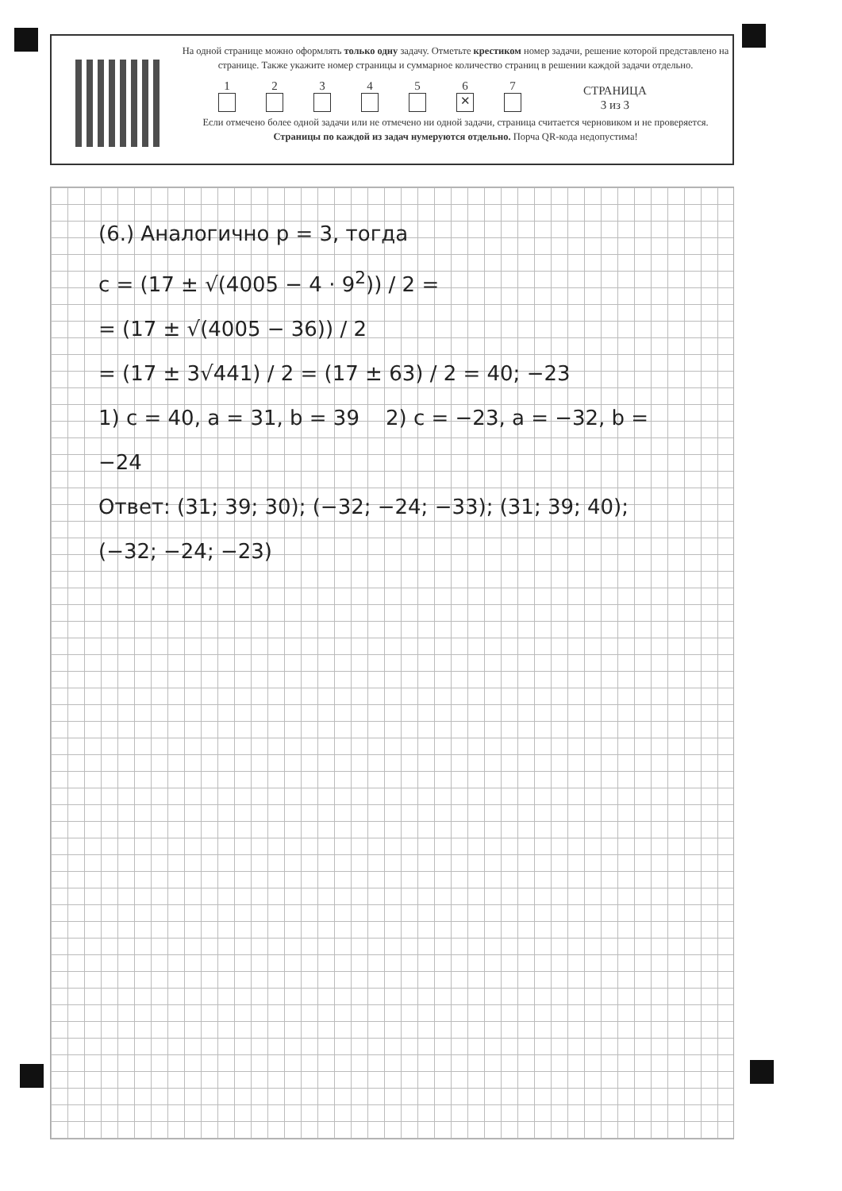На одной странице можно оформлять только одну задачу. Отметьте крестиком номер задачи, решение которой представлено на странице. Также укажите номер страницы и суммарное количество страниц в решении каждой задачи отдельно.
1
2
3
4
5
6
✕
7
СТРАНИЦА
3 из 3
Если отмечено более одной задачи или не отмечено ни одной задачи, страница считается черновиком и не проверяется. Страницы по каждой из задач нумеруются отдельно. Порча QR-кода недопустима!
(6.) Аналогично p = 3, тогда
c = (17 ± √(4005 − 4 · 9<sup>2</sup>)) / 2 =
= (17 ± √(4005 − 36)) / 2
= (17 ± 3√441) / 2 = (17 ± 63) / 2 = 40; −23
1) c = 40, a = 31, b = 39 2) c = −23, a = −32, b = −24
Ответ: (31; 39; 30); (−32; −24; −33); (31; 39; 40);
(−32; −24; −23)